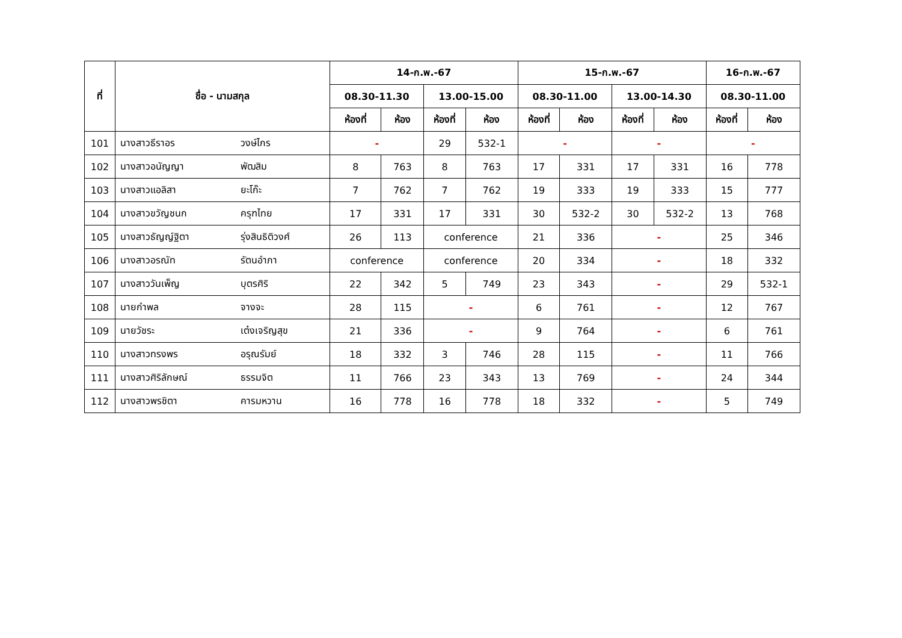| ที่ | ชื่อ - นามสกุล | | 14-ก.พ.-67 | | | | 15-ก.พ.-67 | | | | 16-ก.พ.-67 | |
| --- | --- | --- | --- | --- | --- | --- | --- | --- | --- | --- | --- | --- |
| | | | 08.30-11.30 | | 13.00-15.00 | | 08.30-11.00 | | 13.00-14.30 | | 08.30-11.00 | |
| | | | ห้องที่ | ห้อง | ห้องที่ | ห้อง | ห้องที่ | ห้อง | ห้องที่ | ห้อง | ห้องที่ | ห้อง |
| 101 | นางสาวธีราอร | วงษ์ไกร | - | | 29 | 532-1 | - | | - | | - | |
| 102 | นางสาวอนัญญา | พัฒสิม | 8 | 763 | 8 | 763 | 17 | 331 | 17 | 331 | 16 | 778 |
| 103 | นางสาวแอลิสา | ยะโก๊ะ | 7 | 762 | 7 | 762 | 19 | 333 | 19 | 333 | 15 | 777 |
| 104 | นางสาวขวัญชนก | ครุฑไทย | 17 | 331 | 17 | 331 | 30 | 532-2 | 30 | 532-2 | 13 | 768 |
| 105 | นางสาวธัญญ์ฐิตา | รุ่งสินธิติวงศ์ | 26 | 113 | conference | | 21 | 336 | - | | 25 | 346 |
| 106 | นางสาวอรณัท | รัตนอำภา | conference | | conference | | 20 | 334 | - | | 18 | 332 |
| 107 | นางสาววันเพ็ญ | บุตรศิริ | 22 | 342 | 5 | 749 | 23 | 343 | - | | 29 | 532-1 |
| 108 | นายกำพล | จางจะ | 28 | 115 | - | | 6 | 761 | - | | 12 | 767 |
| 109 | นายวัชระ | เต๋งเจริญสุข | 21 | 336 | - | | 9 | 764 | - | | 6 | 761 |
| 110 | นางสาวทรงพร | อรุณรัมย์ | 18 | 332 | 3 | 746 | 28 | 115 | - | | 11 | 766 |
| 111 | นางสาวศิริลักษณ์ | ธรรมจิต | 11 | 766 | 23 | 343 | 13 | 769 | - | | 24 | 344 |
| 112 | นางสาวพรชิตา | คารมหวาน | 16 | 778 | 16 | 778 | 18 | 332 | - | | 5 | 749 |